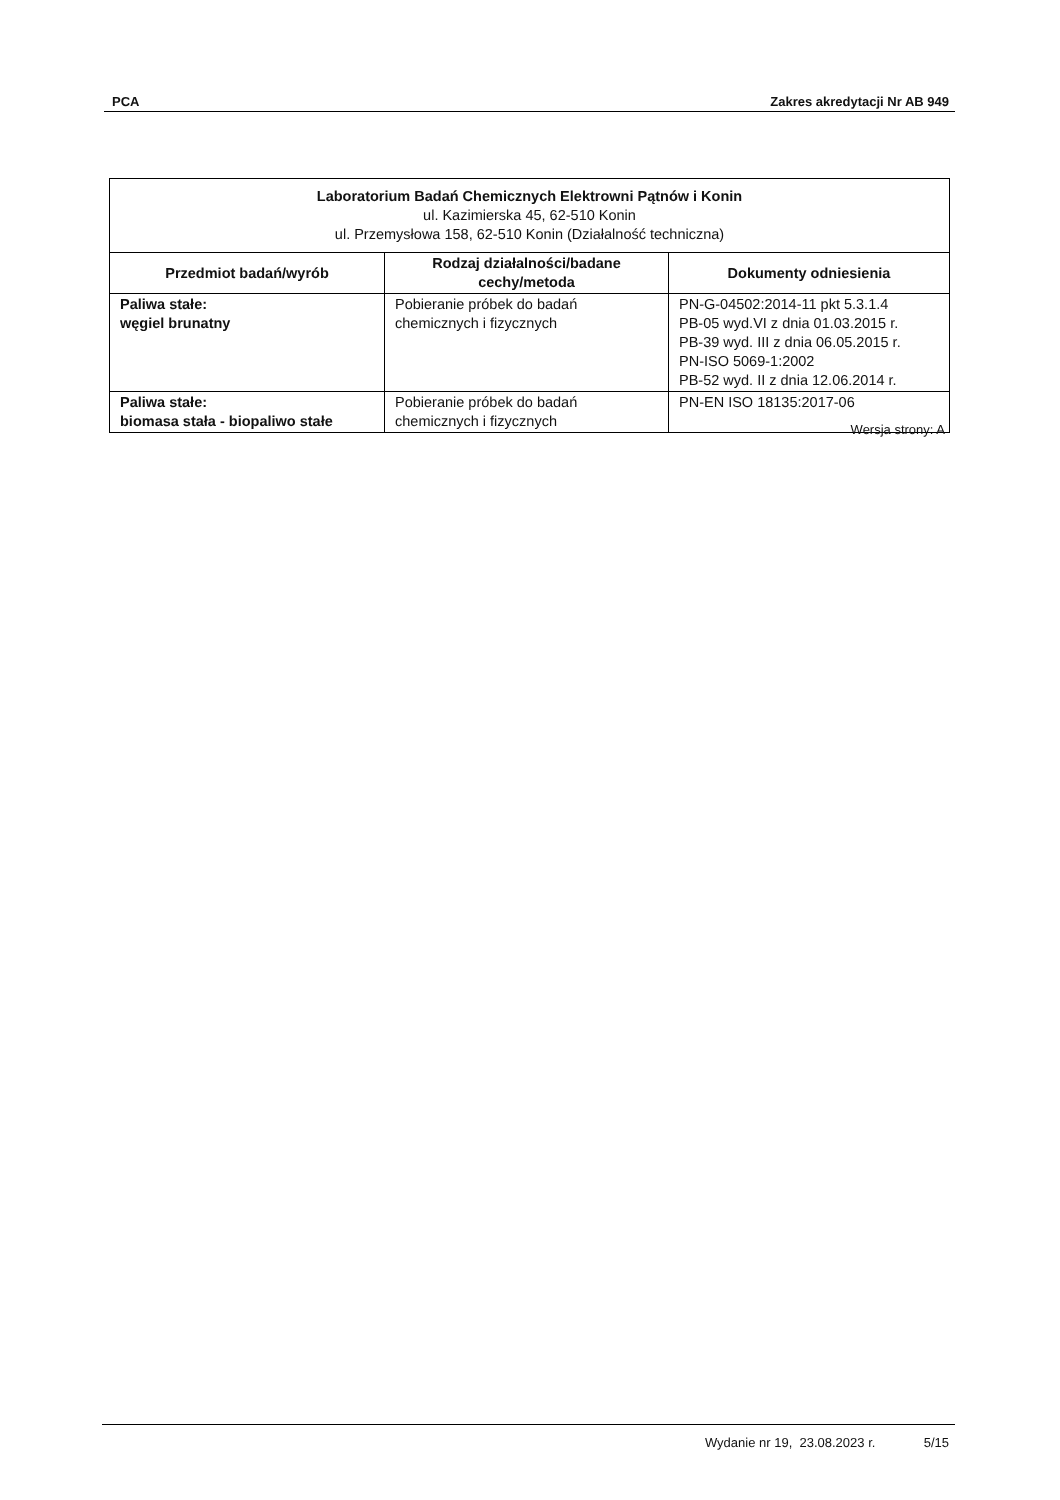PCA Zakres akredytacji Nr AB 949
| Laboratorium Badań Chemicznych Elektrowni Pątnów i Konin ul. Kazimierska 45, 62-510 Konin ul. Przemysłowa 158, 62-510 Konin (Działalność techniczna) | | |
| --- | --- | --- |
| Przedmiot badań/wyrób | Rodzaj działalności/badane cechy/metoda | Dokumenty odniesienia |
| Paliwa stałe: węgiel brunatny | Pobieranie próbek do badań chemicznych i fizycznych | PN-G-04502:2014-11 pkt 5.3.1.4 PB-05 wyd.VI z dnia 01.03.2015 r. PB-39 wyd. III z dnia 06.05.2015 r. PN-ISO 5069-1:2002 PB-52 wyd. II z dnia 12.06.2014 r. |
| Paliwa stałe: biomasa stała - biopaliwo stałe | Pobieranie próbek do badań chemicznych i fizycznych | PN-EN ISO 18135:2017-06 |
Wersja strony: A
Wydanie nr 19, 23.08.2023 r. 5/15